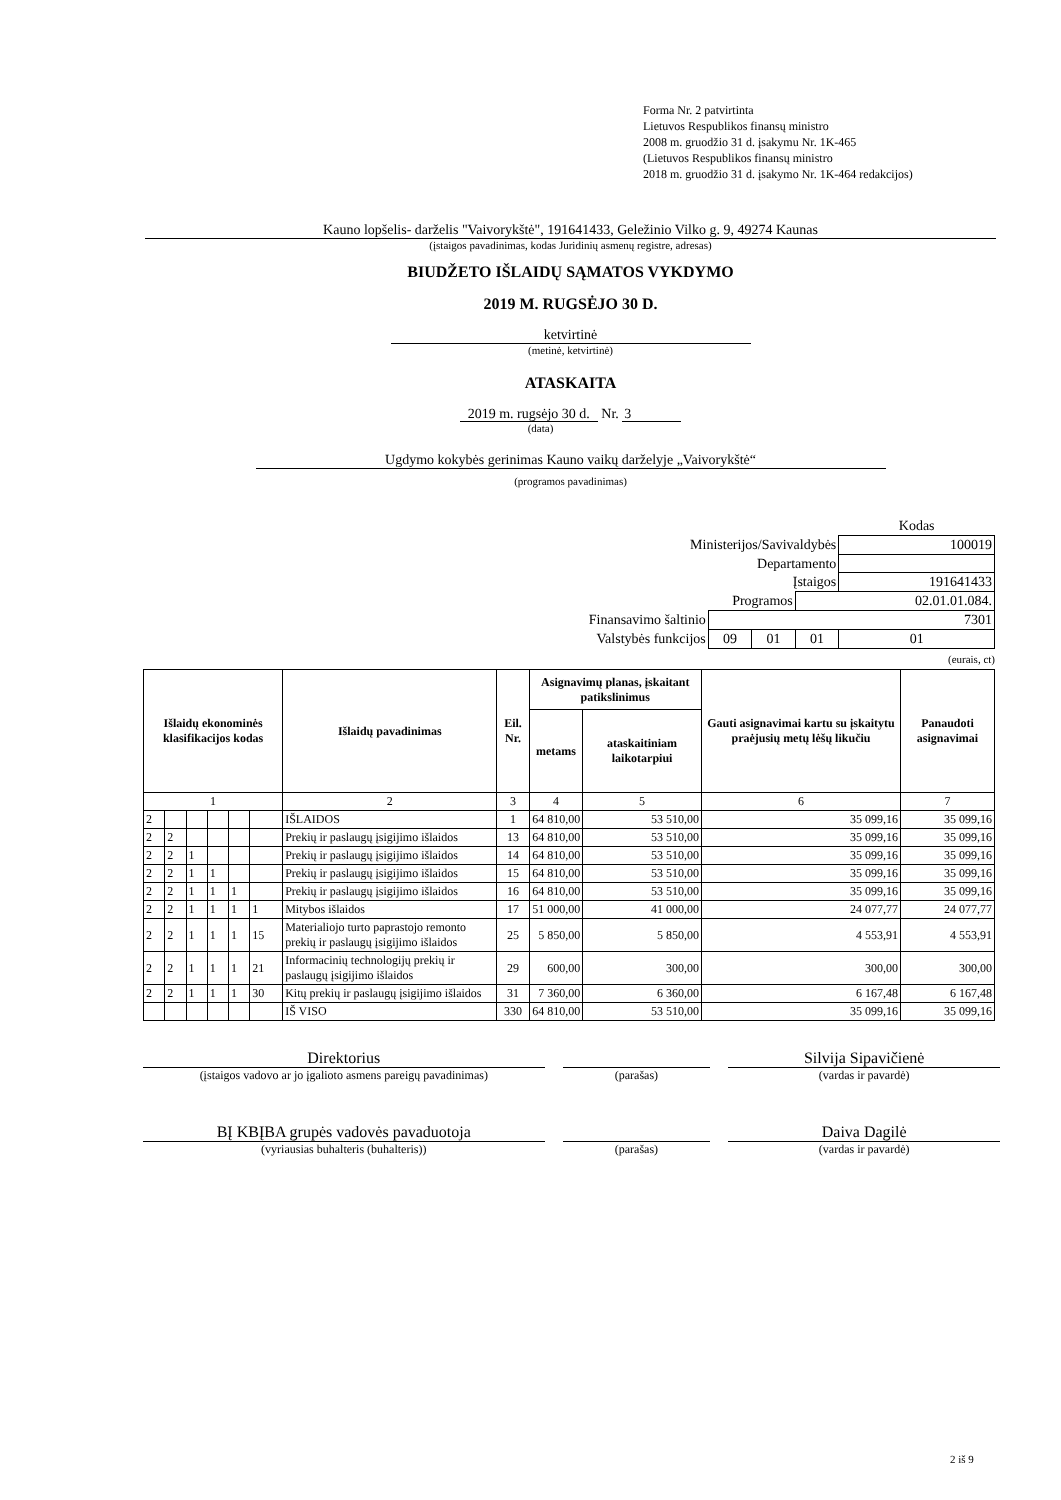Forma Nr. 2 patvirtinta
Lietuvos Respublikos finansų ministro
2008 m. gruodžio 31 d. įsakymu Nr. 1K-465
(Lietuvos Respublikos finansų ministro
2018 m. gruodžio 31 d. įsakymo Nr. 1K-464 redakcijos)
Kauno lopšelis- darželis "Vaivorykštė", 191641433, Geležinio Vilko g. 9, 49274 Kaunas
(įstaigos pavadinimas, kodas Juridinių asmenų registre, adresas)
BIUDŽETO IŠLAIDŲ SĄMATOS VYKDYMO
2019 M. RUGSĖJO 30 D.
ketvirtinė
(metinė, ketvirtinė)
ATASKAITA
2019 m. rugsėjo 30 d. Nr. 3
(data)
Ugdymo kokybės gerinimas Kauno vaikų darželyje „Vaivorykštė“
(programos pavadinimas)
| | | | | Kodas |
| Ministerijos/Savivaldybės | | | | 100019 |
| Departamento | | | | |
| Įstaigos | | | | 191641433 |
| Programos | | | 02.01.01.084. | |
| Finansavimo šaltinio | 7301 | | | |
| Valstybės funkcijos | 09 | 01 | 01 | 01 |
(eurais, ct)
| Išlaidų ekonominės klasifikacijos kodas | | | | | | Išlaidų pavadinimas | Eil. Nr. | Asignavimų planas, įskaitant patikslinimus | | Gauti asignavimai kartu su įskaitytu praėjusių metų lėšų likučiu | Panaudoti asignavimai |
| --- | --- | --- | --- | --- | --- | --- | --- | --- | --- | --- | --- |
| | | | | | | | | metams | ataskaitiniam laikotarpiui | | |
| 1 | | | | | | 2 | 3 | 4 | 5 | 6 | 7 |
| 2 | | | | | | IŠLAIDOS | 1 | 64 810,00 | 53 510,00 | 35 099,16 | 35 099,16 |
| 2 | 2 | | | | | Prekių ir paslaugų įsigijimo išlaidos | 13 | 64 810,00 | 53 510,00 | 35 099,16 | 35 099,16 |
| 2 | 2 | 1 | | | | Prekių ir paslaugų įsigijimo išlaidos | 14 | 64 810,00 | 53 510,00 | 35 099,16 | 35 099,16 |
| 2 | 2 | 1 | 1 | | | Prekių ir paslaugų įsigijimo išlaidos | 15 | 64 810,00 | 53 510,00 | 35 099,16 | 35 099,16 |
| 2 | 2 | 1 | 1 | 1 | | Prekių ir paslaugų įsigijimo išlaidos | 16 | 64 810,00 | 53 510,00 | 35 099,16 | 35 099,16 |
| 2 | 2 | 1 | 1 | 1 | 1 | Mitybos išlaidos | 17 | 51 000,00 | 41 000,00 | 24 077,77 | 24 077,77 |
| 2 | 2 | 1 | 1 | 1 | 15 | Materialiojo turto paprastojo remonto prekių ir paslaugų įsigijimo išlaidos | 25 | 5 850,00 | 5 850,00 | 4 553,91 | 4 553,91 |
| 2 | 2 | 1 | 1 | 1 | 21 | Informacinių technologijų prekių ir paslaugų įsigijimo išlaidos | 29 | 600,00 | 300,00 | 300,00 | 300,00 |
| 2 | 2 | 1 | 1 | 1 | 30 | Kitų prekių ir paslaugų įsigijimo išlaidos | 31 | 7 360,00 | 6 360,00 | 6 167,48 | 6 167,48 |
| | | | | | | IŠ VISO | 330 | 64 810,00 | 53 510,00 | 35 099,16 | 35 099,16 |
Direktorius
(įstaigos vadovo ar jo įgalioto asmens pareigų pavadinimas)
(parašas)
Silvija Sipavičienė
(vardas ir pavardė)
BĮ KBĮBA grupės vadovės pavaduotoja
(vyriausias buhalteris (buhalteris))
(parašas)
Daiva Dagilė
(vardas ir pavardė)
2 iš 9